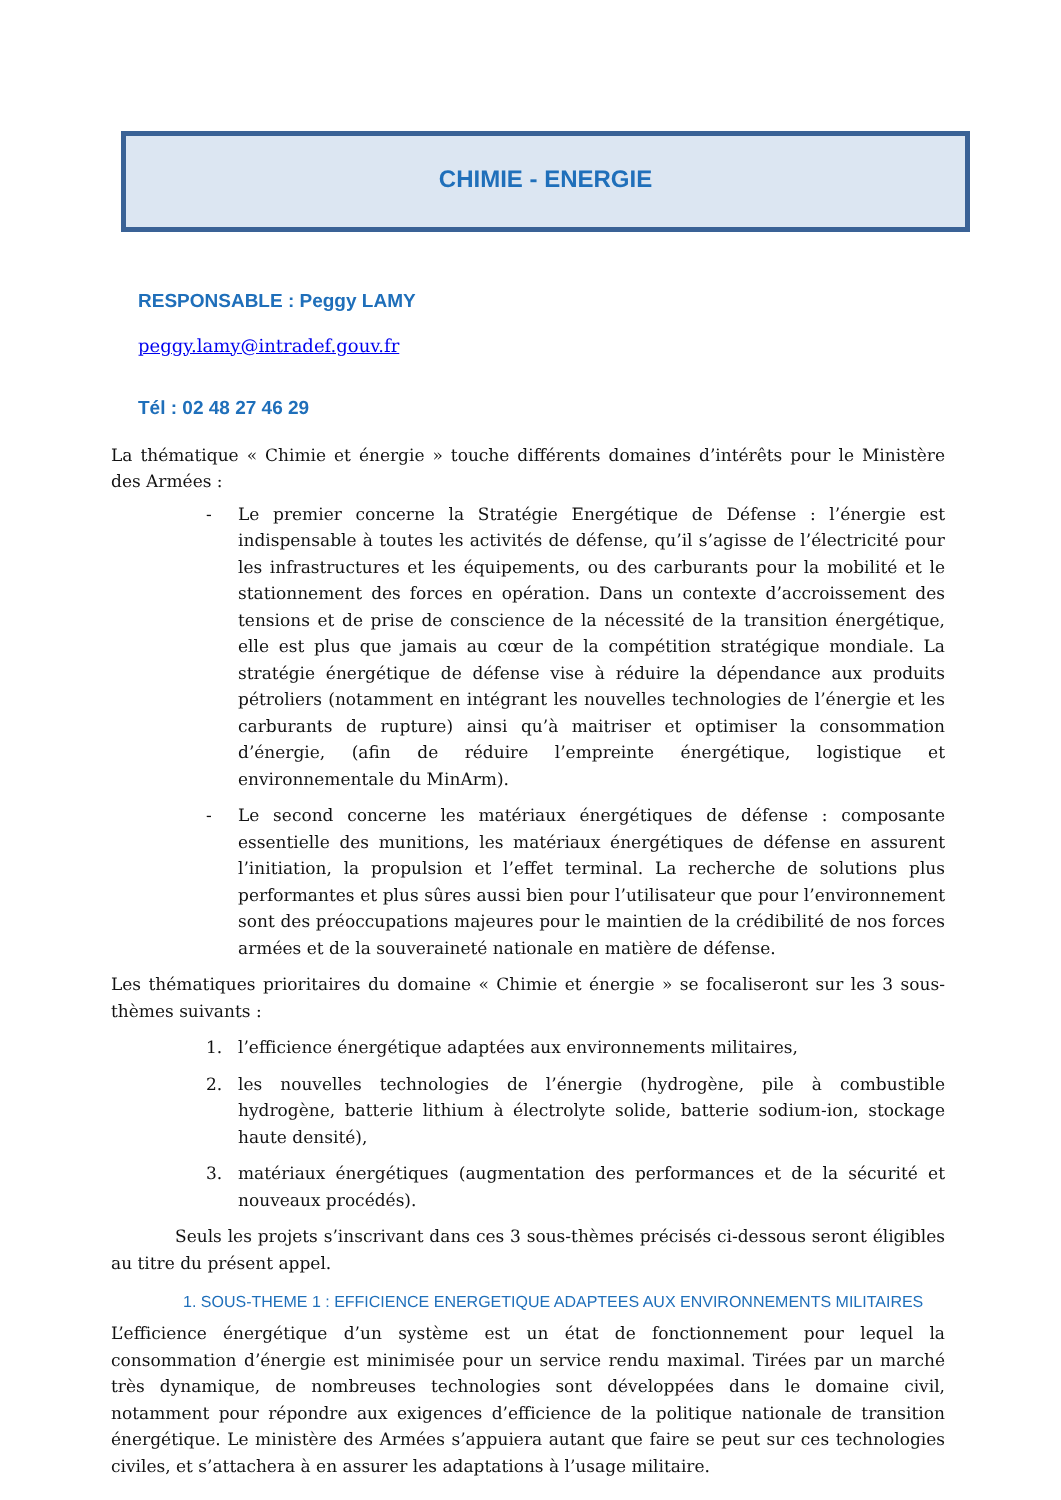CHIMIE - ENERGIE
RESPONSABLE : Peggy LAMY
peggy.lamy@intradef.gouv.fr
Tél : 02 48 27 46 29
La thématique « Chimie et énergie » touche différents domaines d’intérêts pour le Ministère des Armées :
- Le premier concerne la Stratégie Energétique de Défense : l’énergie est indispensable à toutes les activités de défense, qu’il s’agisse de l’électricité pour les infrastructures et les équipements, ou des carburants pour la mobilité et le stationnement des forces en opération. Dans un contexte d’accroissement des tensions et de prise de conscience de la nécessité de la transition énergétique, elle est plus que jamais au cœur de la compétition stratégique mondiale. La stratégie énergétique de défense vise à réduire la dépendance aux produits pétroliers (notamment en intégrant les nouvelles technologies de l’énergie et les carburants de rupture) ainsi qu’à maitriser et optimiser la consommation d’énergie, (afin de réduire l’empreinte énergétique, logistique et environnementale du MinArm).
- Le second concerne les matériaux énergétiques de défense : composante essentielle des munitions, les matériaux énergétiques de défense en assurent l’initiation, la propulsion et l’effet terminal. La recherche de solutions plus performantes et plus sûres aussi bien pour l’utilisateur que pour l’environnement sont des préoccupations majeures pour le maintien de la crédibilité de nos forces armées et de la souveraineté nationale en matière de défense.
Les thématiques prioritaires du domaine « Chimie et énergie » se focaliseront sur les 3 sous-thèmes suivants :
1. l’efficience énergétique adaptées aux environnements militaires,
2. les nouvelles technologies de l’énergie (hydrogène, pile à combustible hydrogène, batterie lithium à électrolyte solide, batterie sodium-ion, stockage haute densité),
3. matériaux énergétiques (augmentation des performances et de la sécurité et nouveaux procédés).
Seuls les projets s’inscrivant dans ces 3 sous-thèmes précisés ci-dessous seront éligibles au titre du présent appel.
1. SOUS-THEME 1 : EFFICIENCE ENERGETIQUE ADAPTEES AUX ENVIRONNEMENTS MILITAIRES
L’efficience énergétique d’un système est un état de fonctionnement pour lequel la consommation d’énergie est minimisée pour un service rendu maximal. Tirées par un marché très dynamique, de nombreuses technologies sont développées dans le domaine civil, notamment pour répondre aux exigences d’efficience de la politique nationale de transition énergétique. Le ministère des Armées s’appuiera autant que faire se peut sur ces technologies civiles, et s’attachera à en assurer les adaptations à l’usage militaire.